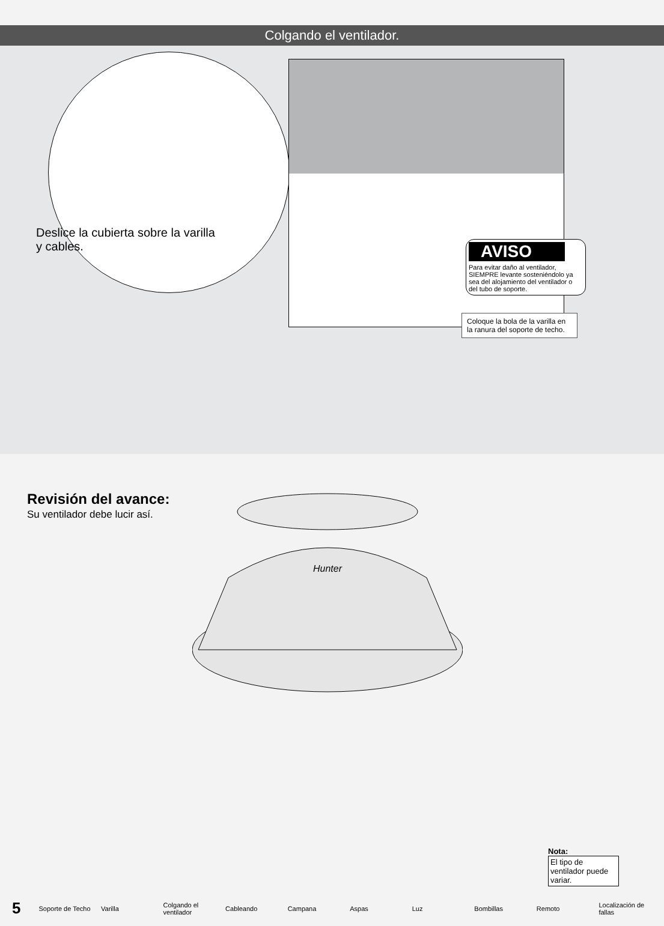Colgando el ventilador.
Deslice la cubierta sobre la varilla y cables.
AVISO
Para evitar daño al ventilador, SIEMPRE levante sosteniéndolo ya sea del alojamiento del ventilador o del tubo de soporte.
Coloque la bola de la varilla en la ranura del soporte de techo.
Revisión del avance:
Su ventilador debe lucir así.
Hunter
Nota:
El tipo de ventilador puede variar.
5 Soporte de Techo Varilla Colgando el ventilador Cableando Campana Aspas Luz Bombillas Remoto Localización de fallas